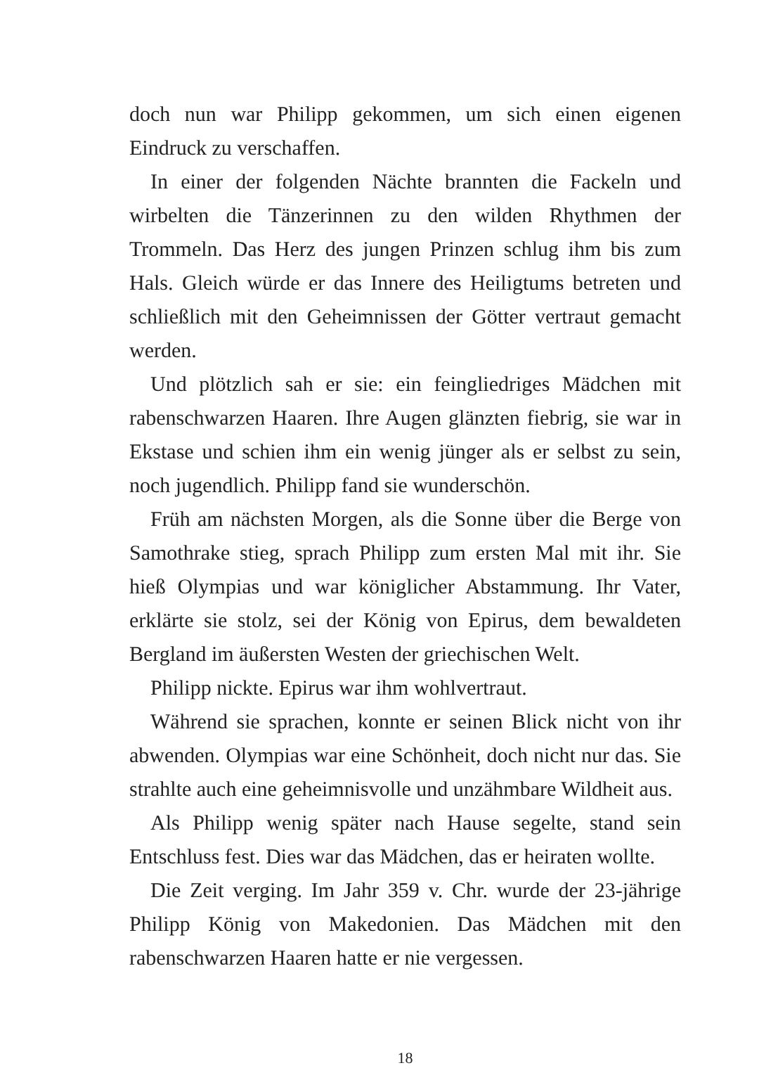doch nun war Philipp gekommen, um sich einen eigenen Eindruck zu verschaffen.
In einer der folgenden Nächte brannten die Fackeln und wirbelten die Tänzerinnen zu den wilden Rhythmen der Trommeln. Das Herz des jungen Prinzen schlug ihm bis zum Hals. Gleich würde er das Innere des Heiligtums betreten und schließlich mit den Geheimnissen der Götter vertraut gemacht werden.
Und plötzlich sah er sie: ein feingliedriges Mädchen mit rabenschwarzen Haaren. Ihre Augen glänzten fiebrig, sie war in Ekstase und schien ihm ein wenig jünger als er selbst zu sein, noch jugendlich. Philipp fand sie wunderschön.
Früh am nächsten Morgen, als die Sonne über die Berge von Samothrake stieg, sprach Philipp zum ersten Mal mit ihr. Sie hieß Olympias und war königlicher Abstammung. Ihr Vater, erklärte sie stolz, sei der König von Epirus, dem bewaldeten Bergland im äußersten Westen der griechischen Welt.
Philipp nickte. Epirus war ihm wohlvertraut.
Während sie sprachen, konnte er seinen Blick nicht von ihr abwenden. Olympias war eine Schönheit, doch nicht nur das. Sie strahlte auch eine geheimnisvolle und unzähmbare Wildheit aus.
Als Philipp wenig später nach Hause segelte, stand sein Entschluss fest. Dies war das Mädchen, das er heiraten wollte.
Die Zeit verging. Im Jahr 359 v. Chr. wurde der 23-jährige Philipp König von Makedonien. Das Mädchen mit den rabenschwarzen Haaren hatte er nie vergessen.
18